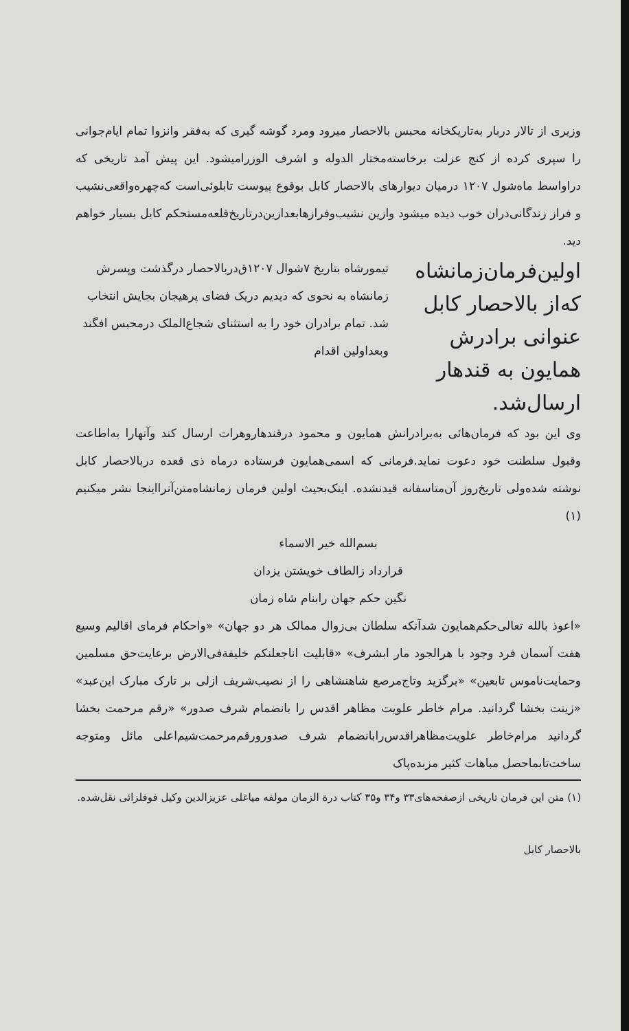وزیری از تالار دربار به‌تاریکخانه محبس بالاحصار میرود ومرد گوشه گیری که به‌فقر وانزوا تمام ایام‌جوانی را سپری کرده از کنج عزلت برخاسته‌مختار الدوله و اشرف الوزرامیشود. این پیش آمد تاریخی که دراواسط ماه‌شول ۱۲۰۷ درمیان دیوارهای بالاحصار کابل بوقوع پیوست تابلوئی‌است که‌چهره‌واقعی‌نشیب و فراز زندگانی‌دران خوب دیده میشود وازین نشیب‌وفرازهابعدازین‌درتاریخ‌قلعه‌مستحکم کابل بسیار خواهم دید.
اولین‌فرمان‌زمانشاه که‌از بالاحصار کابل عنوانی برادرش همایون به قندهار ارسال‌شد.
تیمورشاه بتاریخ ۷شوال ۱۲۰۷ق‌دربالاحصار درگذشت وپسرش زمانشاه به نحوی که دیدیم دریک فضای پرهیجان بجایش انتخاب شد. تمام برادران خود را به استثنای شجاع‌الملک درمحبس افگند وبعداولین اقدام
وی این بود که فرمان‌هائی به‌برادرانش همایون و محمود درقندهاروهرات ارسال کند وآنهارا به‌اطاعت وقبول سلطنت خود دعوت نماید.فرمانی که اسمی‌همایون فرستاده درماه ذی قعده دربالاحصار کابل نوشته شده‌ولی تاریخ‌روز آن‌متاسفانه قیدنشده. اینک‌بحیث اولین فرمان زمانشاه‌متن‌آنرااینجا نشر میکنیم (۱)
بسم‌الله خیر الاسماء
قرارداد زالطاف خویشتن یزدان
نگین حکم جهان رابنام شاه زمان
«اعوذ بالله تعالی‌حکم‌همایون شدآنکه سلطان بی‌زوال ممالک هر دو جهان» «واحکام فرمای اقالیم وسیع هفت آسمان فرد وجود با هرالجود مار ابشرف» «قابلیت اناجعلنکم خلیفة‌فی‌الارض برعایت‌حق مسلمین وحمایت‌ناموس تابعین» «برگزید وتاج‌مرصع شاهنشاهی را از نصیب‌شریف ازلی بر تارک مبارک این‌عبد» «زینت بخشا گردانید. مرام خاطر علویت مظاهر اقدس را بانضمام شرف صدور» «رقم مرحمت بخشا گردانید مرام‌خاطر علویت‌مظاهراقدس‌رابانضمام شرف صدورورقم‌مرحمت‌شیم‌اعلی مائل ومتوجه ساخت‌تابماحصل مباهات کثیر مزبده‌پاک
(۱) متن این فرمان تاریخی ازصفحه‌های۳۳ و۳۴ و۳۵ کتاب درة الزمان مولفه میاغلی عزیزالدین وکیل فوفلزائی نقل‌شده.
بالاحصار کابل